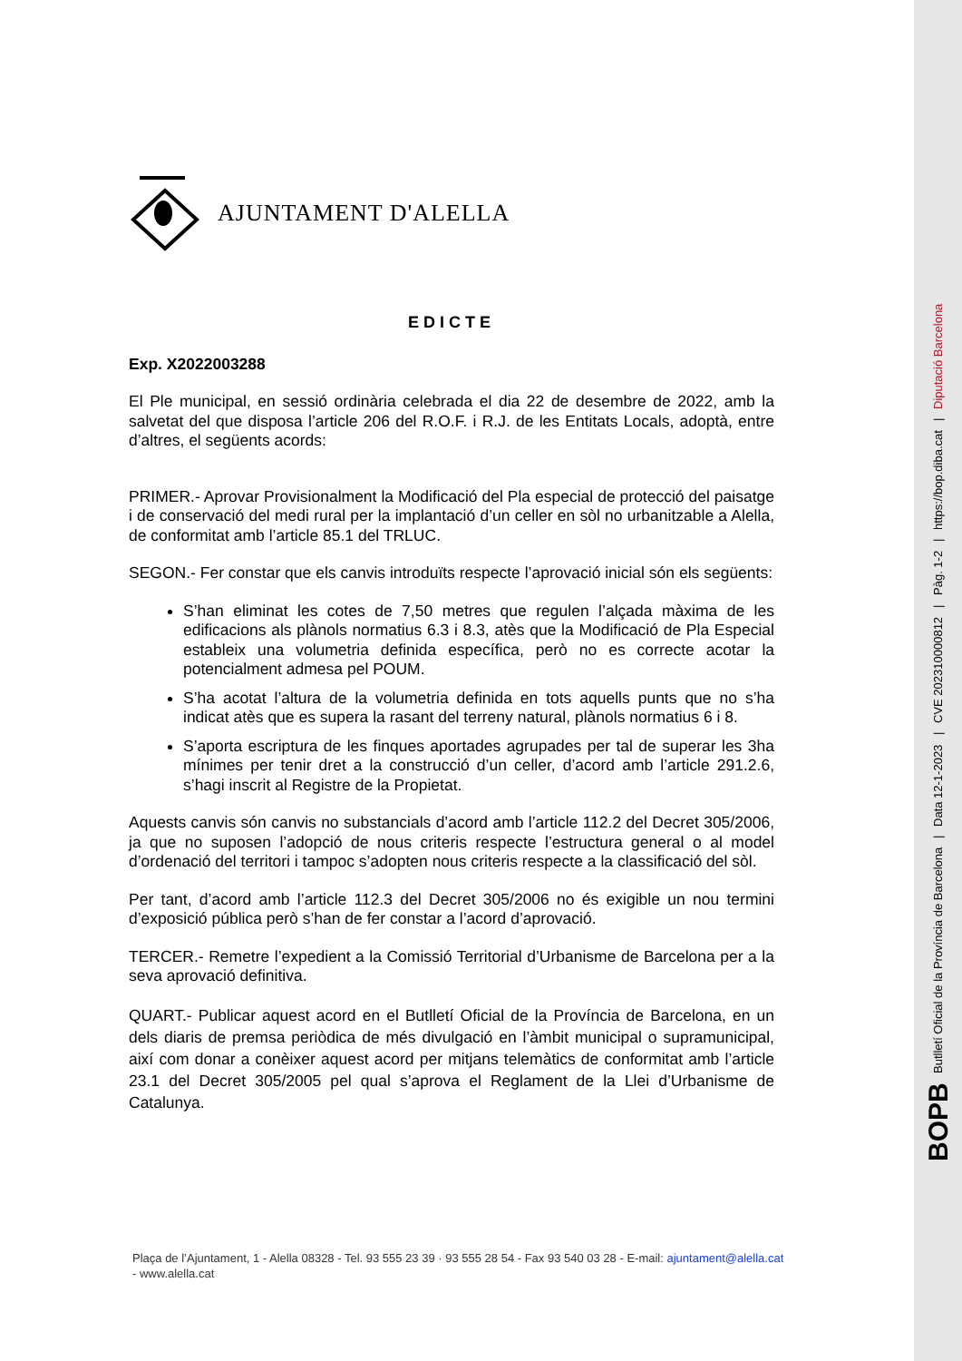BOPB Butlletí Oficial de la Província de Barcelona | Data 12-1-2023 | CVE 202310000812 | Pàg. 1-2 | https://bop.diba.cat | Diputació Barcelona
AJUNTAMENT D'ALELLA
EDICTE
Exp. X2022003288
El Ple municipal, en sessió ordinària celebrada el dia 22 de desembre de 2022, amb la salvetat del que disposa l’article 206 del R.O.F. i R.J. de les Entitats Locals, adoptà, entre d’altres, el següents acords:
PRIMER.- Aprovar Provisionalment la Modificació del Pla especial de protecció del paisatge i de conservació del medi rural per la implantació d’un celler en sòl no urbanitzable a Alella, de conformitat amb l’article 85.1 del TRLUC.
SEGON.- Fer constar que els canvis introduïts respecte l’aprovació inicial són els següents:
S’han eliminat les cotes de 7,50 metres que regulen l’alçada màxima de les edificacions als plànols normatius 6.3 i 8.3, atès que la Modificació de Pla Especial estableix una volumetria definida específica, però no es correcte acotar la potencialment admesa pel POUM.
S’ha acotat l’altura de la volumetria definida en tots aquells punts que no s’ha indicat atès que es supera la rasant del terreny natural, plànols normatius 6 i 8.
S’aporta escriptura de les finques aportades agrupades per tal de superar les 3ha mínimes per tenir dret a la construcció d’un celler, d’acord amb l’article 291.2.6, s’hagi inscrit al Registre de la Propietat.
Aquests canvis són canvis no substancials d’acord amb l’article 112.2 del Decret 305/2006, ja que no suposen l’adopció de nous criteris respecte l’estructura general o al model d’ordenació del territori i tampoc s’adopten nous criteris respecte a la classificació del sòl.
Per tant, d’acord amb l’article 112.3 del Decret 305/2006 no és exigible un nou termini d’exposició pública però s’han de fer constar a l’acord d’aprovació.
TERCER.- Remetre l’expedient a la Comissió Territorial d’Urbanisme de Barcelona per a la seva aprovació definitiva.
QUART.- Publicar aquest acord en el Butlletí Oficial de la Província de Barcelona, en un dels diaris de premsa periòdica de més divulgació en l’àmbit municipal o supramunicipal, així com donar a conèixer aquest acord per mitjans telemàtics de conformitat amb l’article 23.1 del Decret 305/2005 pel qual s’aprova el Reglament de la Llei d’Urbanisme de Catalunya.
Plaça de l’Ajuntament, 1 - Alella 08328 - Tel. 93 555 23 39 · 93 555 28 54 - Fax 93 540 03 28 - E-mail: ajuntament@alella.cat - www.alella.cat